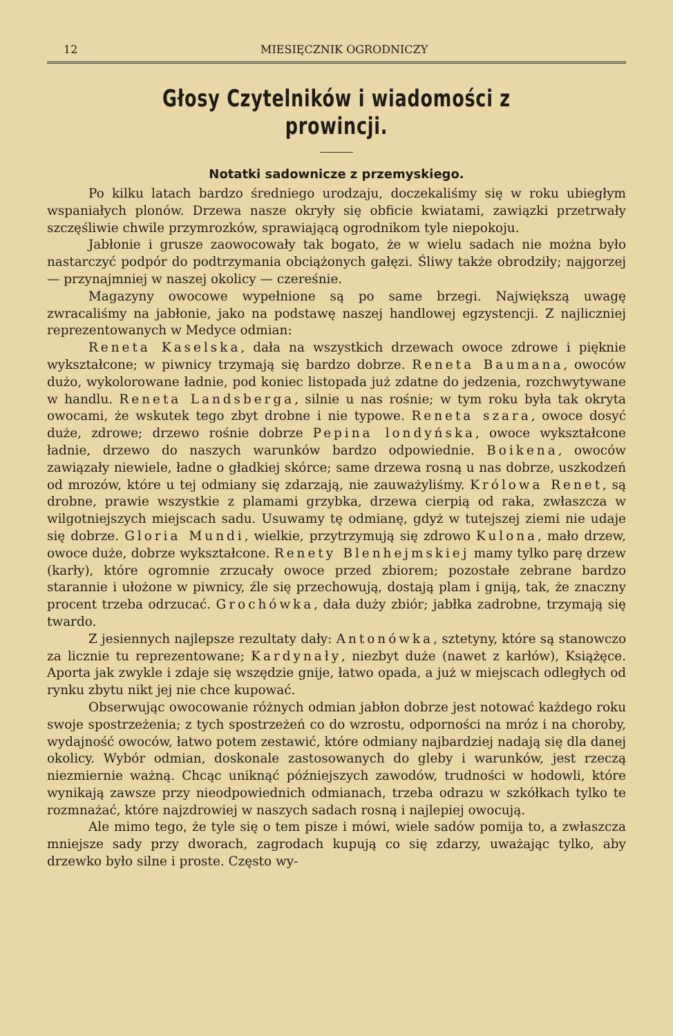12 MIESIĘCZNIK OGRODNICZY
Głosy Czytelników i wiadomości z prowincji.
Notatki sadownicze z przemyskiego.
Po kilku latach bardzo średniego urodzaju, doczekaliśmy się w roku ubiegłym wspaniałych plonów. Drzewa nasze okryły się obficie kwiatami, zawiązki przetrwały szczęśliwie chwile przymrozków, sprawiającą ogrodnikom tyle niepokoju.
Jabłonie i grusze zaowocowały tak bogato, że w wielu sadach nie można było nastarczyć podpór do podtrzymania obciążonych gałęzi. Śliwy także obrodziły; najgorzej — przynajmniej w naszej okolicy — czereśnie.
Magazyny owocowe wypełnione są po same brzegi. Największą uwagę zwracaliśmy na jabłonie, jako na podstawę naszej handlowej egzystencji. Z najliczniej reprezentowanych w Medyce odmian:
Reneta Kaselska, dała na wszystkich drzewach owoce zdrowe i pięknie wykształcone; w piwnicy trzymają się bardzo dobrze. Reneta Baumana, owoców dużo, wykolorowane ładnie, pod koniec listopada już zdatne do jedzenia, rozchwytywane w handlu. Reneta Landsberga, silnie u nas rośnie; w tym roku była tak okryta owocami, że wskutek tego zbyt drobne i nie typowe. Reneta szara, owoce dosyć duże, zdrowe; drzewo rośnie dobrze Pepina londyńska, owoce wykształcone ładnie, drzewo do naszych warunków bardzo odpowiednie. Boikena, owoców zawiązały niewiele, ładne o gładkiej skórce; same drzewa rosną u nas dobrze, uszkodzeń od mrozów, które u tej odmiany się zdarzają, nie zauważyliśmy. Królowa Renet, są drobne, prawie wszystkie z plamami grzybka, drzewa cierpią od raka, zwłaszcza w wilgotniejszych miejscach sadu. Usuwamy tę odmianę, gdyż w tutejszej ziemi nie udaje się dobrze. Gloria Mundi, wielkie, przytrzymują się zdrowo Kulona, mało drzew, owoce duże, dobrze wykształcone. Renety Blenhejmskiej mamy tylko parę drzew (karły), które ogromnie zrzucały owoce przed zbiorem; pozostałe zebrane bardzo starannie i ułożone w piwnicy, źle się przechowują, dostają plam i gniją, tak, że znaczny procent trzeba odrzucać. Grochówka, dała duży zbiór; jabłka zadrobne, trzymają się twardo.
Z jesiennych najlepsze rezultaty dały: Antonówka, sztetyny, które są stanowczo za licznie tu reprezentowane; Kardynały, niezbyt duże (nawet z karłów), Książęce. Aporta jak zwykle i zdaje się wszędzie gnije, łatwo opada, a już w miejscach odległych od rynku zbytu nikt jej nie chce kupować.
Obserwując owocowanie różnych odmian jabłon dobrze jest notować każdego roku swoje spostrzeżenia; z tych spostrzeżeń co do wzrostu, odporności na mróz i na choroby, wydajność owoców, łatwo potem zestawić, które odmiany najbardziej nadają się dla danej okolicy. Wybór odmian, doskonale zastosowanych do gleby i warunków, jest rzeczą niezmiernie ważną. Chcąc uniknąć późniejszych zawodów, trudności w hodowli, które wynikają zawsze przy nieodpowiednich odmianach, trzeba odrazu w szkółkach tylko te rozmnażać, które najzdrowiej w naszych sadach rosną i najlepiej owocują.
Ale mimo tego, że tyle się o tem pisze i mówi, wiele sadów pomija to, a zwłaszcza mniejsze sady przy dworach, zagrodach kupują co się zdarzy, uważając tylko, aby drzewko było silne i proste. Często wy-